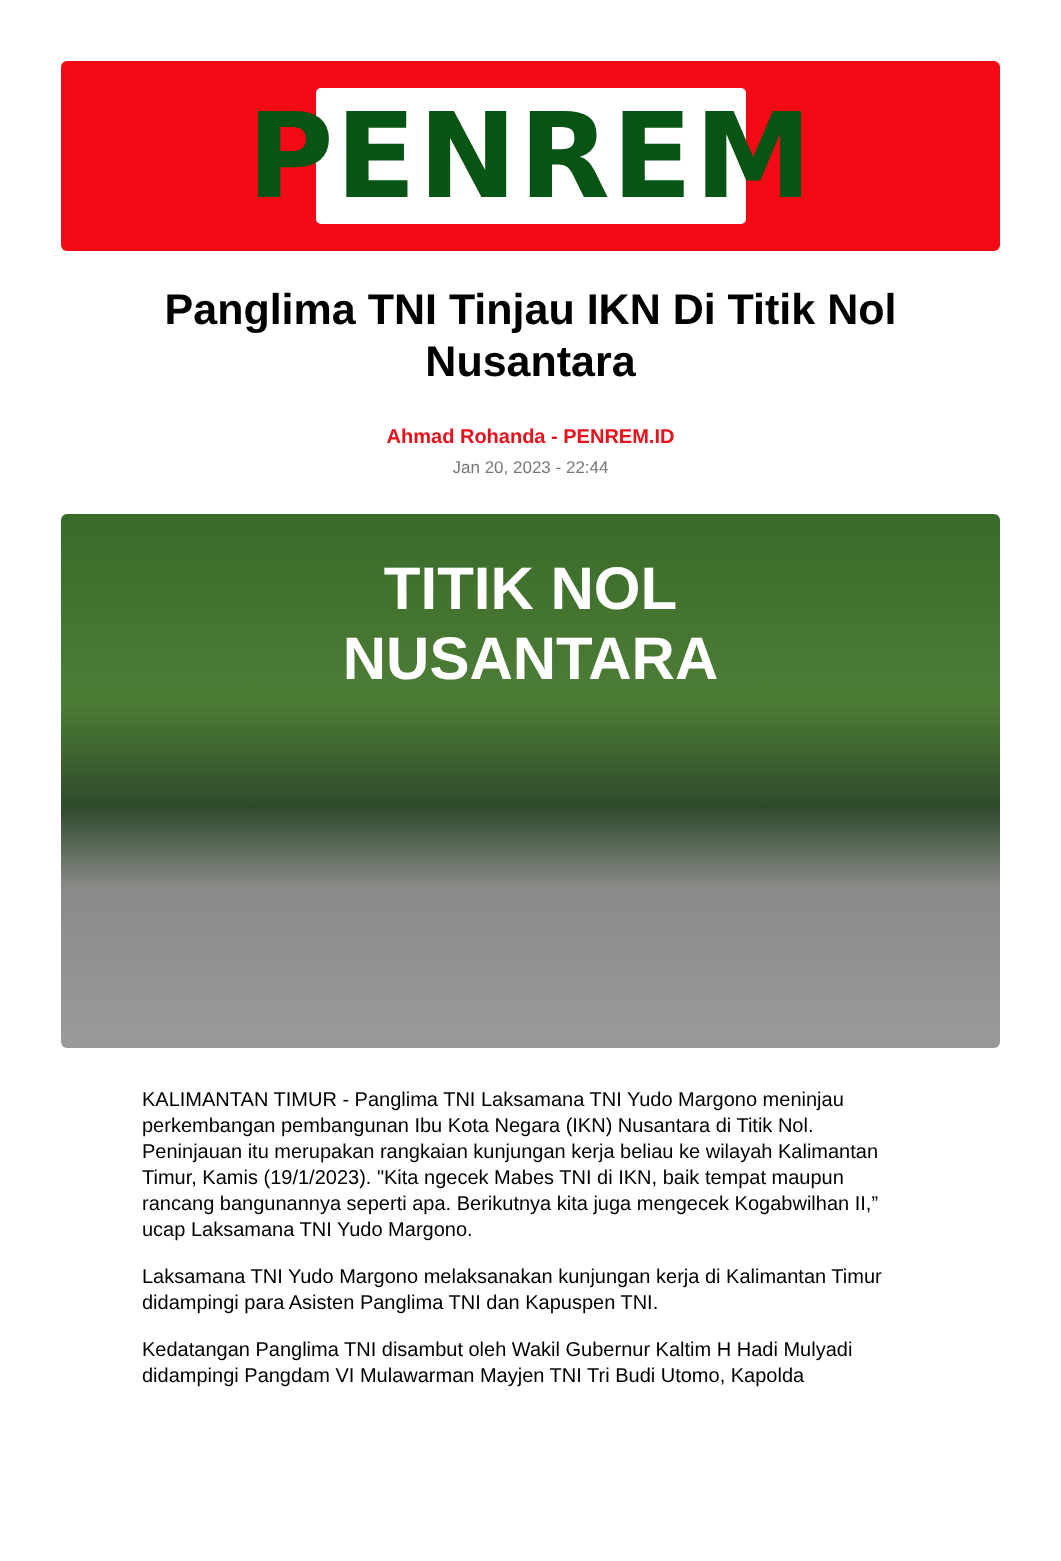PENREM
Panglima TNI Tinjau IKN Di Titik Nol Nusantara
Ahmad Rohanda - PENREM.ID
Jan 20, 2023 - 22:44
TITIK NOL
NUSANTARA
KALIMANTAN TIMUR - Panglima TNI Laksamana TNI Yudo Margono meninjau perkembangan pembangunan Ibu Kota Negara (IKN) Nusantara di Titik Nol. Peninjauan itu merupakan rangkaian kunjungan kerja beliau ke wilayah Kalimantan Timur, Kamis (19/1/2023). "Kita ngecek Mabes TNI di IKN, baik tempat maupun rancang bangunannya seperti apa. Berikutnya kita juga mengecek Kogabwilhan II,” ucap Laksamana TNI Yudo Margono.
Laksamana TNI Yudo Margono melaksanakan kunjungan kerja di Kalimantan Timur didampingi para Asisten Panglima TNI dan Kapuspen TNI.
Kedatangan Panglima TNI disambut oleh Wakil Gubernur Kaltim H Hadi Mulyadi didampingi Pangdam VI Mulawarman Mayjen TNI Tri Budi Utomo, Kapolda